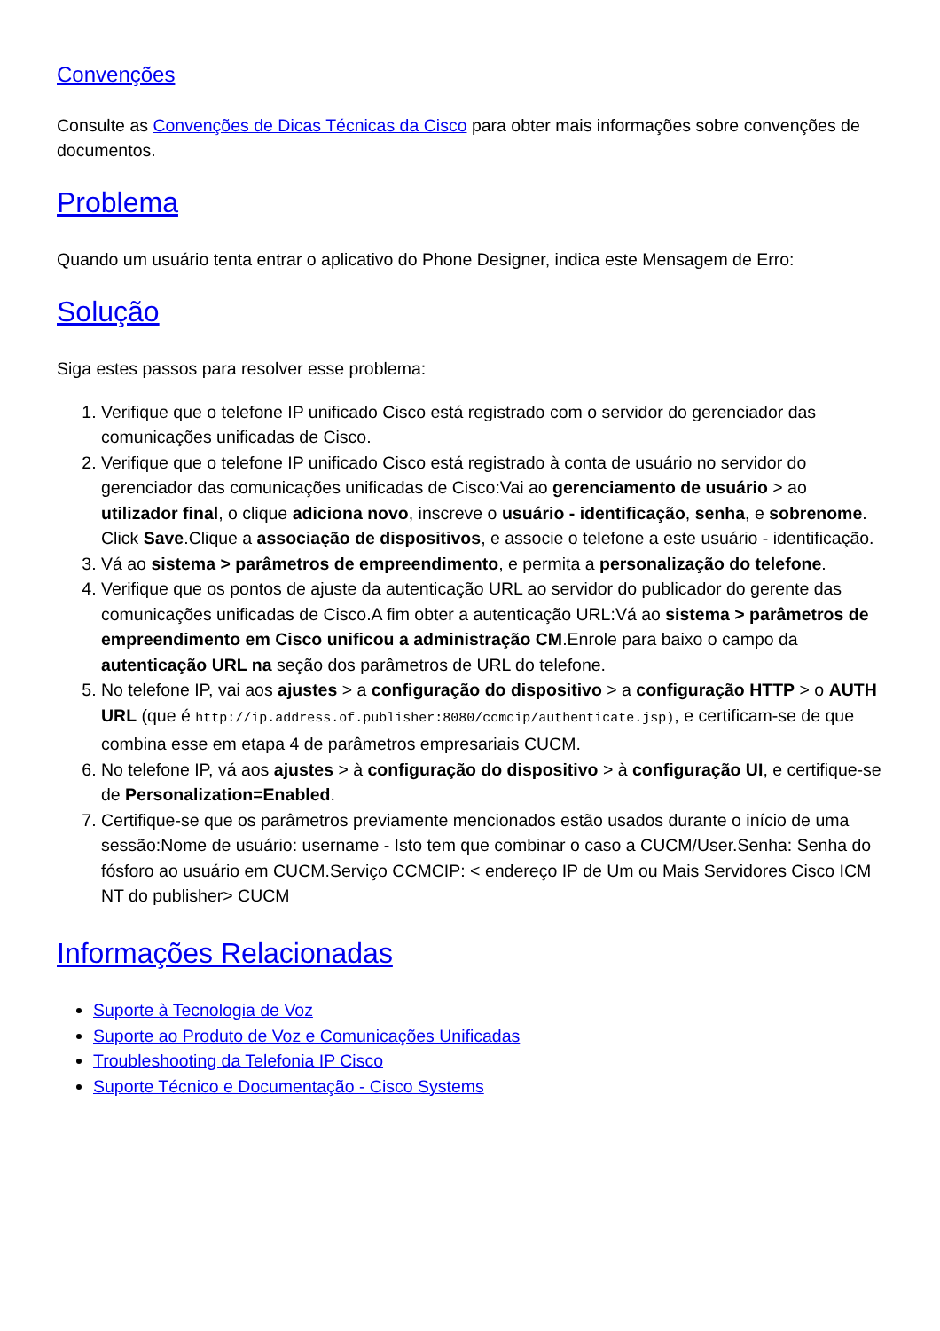Convenções
Consulte as Convenções de Dicas Técnicas da Cisco para obter mais informações sobre convenções de documentos.
Problema
Quando um usuário tenta entrar o aplicativo do Phone Designer, indica este Mensagem de Erro:
Solução
Siga estes passos para resolver esse problema:
1. Verifique que o telefone IP unificado Cisco está registrado com o servidor do gerenciador das comunicações unificadas de Cisco.
2. Verifique que o telefone IP unificado Cisco está registrado à conta de usuário no servidor do gerenciador das comunicações unificadas de Cisco:Vai ao gerenciamento de usuário > ao utilizador final, o clique adiciona novo, inscreve o usuário - identificação, senha, e sobrenome. Click Save.Clique a associação de dispositivos, e associe o telefone a este usuário - identificação.
3. Vá ao sistema > parâmetros de empreendimento, e permita a personalização do telefone.
4. Verifique que os pontos de ajuste da autenticação URL ao servidor do publicador do gerente das comunicações unificadas de Cisco.A fim obter a autenticação URL:Vá ao sistema > parâmetros de empreendimento em Cisco unificou a administração CM.Enrole para baixo o campo da autenticação URL na seção dos parâmetros de URL do telefone.
5. No telefone IP, vai aos ajustes > a configuração do dispositivo > a configuração HTTP > o AUTH URL (que é http://ip.address.of.publisher:8080/ccmcip/authenticate.jsp), e certificam-se de que combina esse em etapa 4 de parâmetros empresariais CUCM.
6. No telefone IP, vá aos ajustes > à configuração do dispositivo > à configuração UI, e certifique-se de Personalization=Enabled.
7. Certifique-se que os parâmetros previamente mencionados estão usados durante o início de uma sessão:Nome de usuário: username - Isto tem que combinar o caso a CUCM/User.Senha: Senha do fósforo ao usuário em CUCM.Serviço CCMCIP: < endereço IP de Um ou Mais Servidores Cisco ICM NT do publisher> CUCM
Informações Relacionadas
Suporte à Tecnologia de Voz
Suporte ao Produto de Voz e Comunicações Unificadas
Troubleshooting da Telefonia IP Cisco
Suporte Técnico e Documentação - Cisco Systems